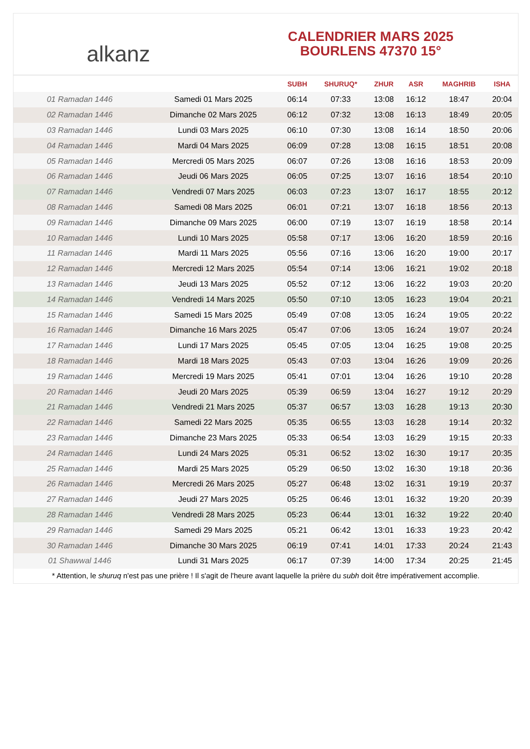alkanz
CALENDRIER MARS 2025
BOURLENS 47370 15°
| | | SUBH | SHURUQ* | ZHUR | ASR | MAGHRIB | ISHA |
| --- | --- | --- | --- | --- | --- | --- | --- |
| 01 Ramadan 1446 | Samedi 01 Mars 2025 | 06:14 | 07:33 | 13:08 | 16:12 | 18:47 | 20:04 |
| 02 Ramadan 1446 | Dimanche 02 Mars 2025 | 06:12 | 07:32 | 13:08 | 16:13 | 18:49 | 20:05 |
| 03 Ramadan 1446 | Lundi 03 Mars 2025 | 06:10 | 07:30 | 13:08 | 16:14 | 18:50 | 20:06 |
| 04 Ramadan 1446 | Mardi 04 Mars 2025 | 06:09 | 07:28 | 13:08 | 16:15 | 18:51 | 20:08 |
| 05 Ramadan 1446 | Mercredi 05 Mars 2025 | 06:07 | 07:26 | 13:08 | 16:16 | 18:53 | 20:09 |
| 06 Ramadan 1446 | Jeudi 06 Mars 2025 | 06:05 | 07:25 | 13:07 | 16:16 | 18:54 | 20:10 |
| 07 Ramadan 1446 | Vendredi 07 Mars 2025 | 06:03 | 07:23 | 13:07 | 16:17 | 18:55 | 20:12 |
| 08 Ramadan 1446 | Samedi 08 Mars 2025 | 06:01 | 07:21 | 13:07 | 16:18 | 18:56 | 20:13 |
| 09 Ramadan 1446 | Dimanche 09 Mars 2025 | 06:00 | 07:19 | 13:07 | 16:19 | 18:58 | 20:14 |
| 10 Ramadan 1446 | Lundi 10 Mars 2025 | 05:58 | 07:17 | 13:06 | 16:20 | 18:59 | 20:16 |
| 11 Ramadan 1446 | Mardi 11 Mars 2025 | 05:56 | 07:16 | 13:06 | 16:20 | 19:00 | 20:17 |
| 12 Ramadan 1446 | Mercredi 12 Mars 2025 | 05:54 | 07:14 | 13:06 | 16:21 | 19:02 | 20:18 |
| 13 Ramadan 1446 | Jeudi 13 Mars 2025 | 05:52 | 07:12 | 13:06 | 16:22 | 19:03 | 20:20 |
| 14 Ramadan 1446 | Vendredi 14 Mars 2025 | 05:50 | 07:10 | 13:05 | 16:23 | 19:04 | 20:21 |
| 15 Ramadan 1446 | Samedi 15 Mars 2025 | 05:49 | 07:08 | 13:05 | 16:24 | 19:05 | 20:22 |
| 16 Ramadan 1446 | Dimanche 16 Mars 2025 | 05:47 | 07:06 | 13:05 | 16:24 | 19:07 | 20:24 |
| 17 Ramadan 1446 | Lundi 17 Mars 2025 | 05:45 | 07:05 | 13:04 | 16:25 | 19:08 | 20:25 |
| 18 Ramadan 1446 | Mardi 18 Mars 2025 | 05:43 | 07:03 | 13:04 | 16:26 | 19:09 | 20:26 |
| 19 Ramadan 1446 | Mercredi 19 Mars 2025 | 05:41 | 07:01 | 13:04 | 16:26 | 19:10 | 20:28 |
| 20 Ramadan 1446 | Jeudi 20 Mars 2025 | 05:39 | 06:59 | 13:04 | 16:27 | 19:12 | 20:29 |
| 21 Ramadan 1446 | Vendredi 21 Mars 2025 | 05:37 | 06:57 | 13:03 | 16:28 | 19:13 | 20:30 |
| 22 Ramadan 1446 | Samedi 22 Mars 2025 | 05:35 | 06:55 | 13:03 | 16:28 | 19:14 | 20:32 |
| 23 Ramadan 1446 | Dimanche 23 Mars 2025 | 05:33 | 06:54 | 13:03 | 16:29 | 19:15 | 20:33 |
| 24 Ramadan 1446 | Lundi 24 Mars 2025 | 05:31 | 06:52 | 13:02 | 16:30 | 19:17 | 20:35 |
| 25 Ramadan 1446 | Mardi 25 Mars 2025 | 05:29 | 06:50 | 13:02 | 16:30 | 19:18 | 20:36 |
| 26 Ramadan 1446 | Mercredi 26 Mars 2025 | 05:27 | 06:48 | 13:02 | 16:31 | 19:19 | 20:37 |
| 27 Ramadan 1446 | Jeudi 27 Mars 2025 | 05:25 | 06:46 | 13:01 | 16:32 | 19:20 | 20:39 |
| 28 Ramadan 1446 | Vendredi 28 Mars 2025 | 05:23 | 06:44 | 13:01 | 16:32 | 19:22 | 20:40 |
| 29 Ramadan 1446 | Samedi 29 Mars 2025 | 05:21 | 06:42 | 13:01 | 16:33 | 19:23 | 20:42 |
| 30 Ramadan 1446 | Dimanche 30 Mars 2025 | 06:19 | 07:41 | 14:01 | 17:33 | 20:24 | 21:43 |
| 01 Shawwal 1446 | Lundi 31 Mars 2025 | 06:17 | 07:39 | 14:00 | 17:34 | 20:25 | 21:45 |
* Attention, le shuruq n'est pas une prière ! Il s'agit de l'heure avant laquelle la prière du subh doit être impérativement accomplie.